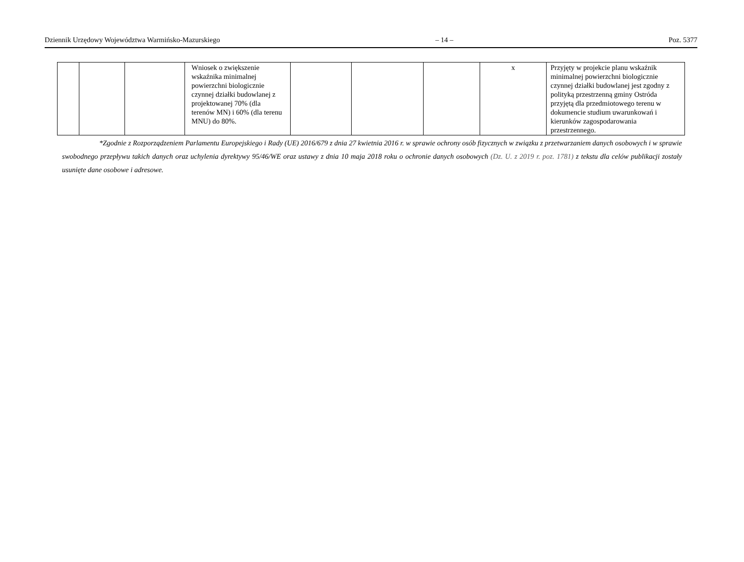Dziennik Urzędowy Województwa Warmińsko-Mazurskiego – 14 – Poz. 5377
| | | | Wniosek o zwiększenie wskaźnika minimalnej powierzchni biologicznie czynnej działki budowlanej z projektowanej 70% (dla terenów MN) i 60% (dla terenu MNU) do 80%. | | | | x | Przyjęty w projekcie planu wskaźnik minimalnej powierzchni biologicznie czynnej działki budowlanej jest zgodny z polityką przestrzenną gminy Ostróda przyjętą dla przedmiotowego terenu w dokumencie studium uwarunkowań i kierunków zagospodarowania przestrzennego. |
*Zgodnie z Rozporządzeniem Parlamentu Europejskiego i Rady (UE) 2016/679 z dnia 27 kwietnia 2016 r. w sprawie ochrony osób fizycznych w związku z przetwarzaniem danych osobowych i w sprawie swobodnego przepływu takich danych oraz uchylenia dyrektywy 95/46/WE oraz ustawy z dnia 10 maja 2018 roku o ochronie danych osobowych (Dz. U. z 2019 r. poz. 1781) z tekstu dla celów publikacji zostały usunięte dane osobowe i adresowe.